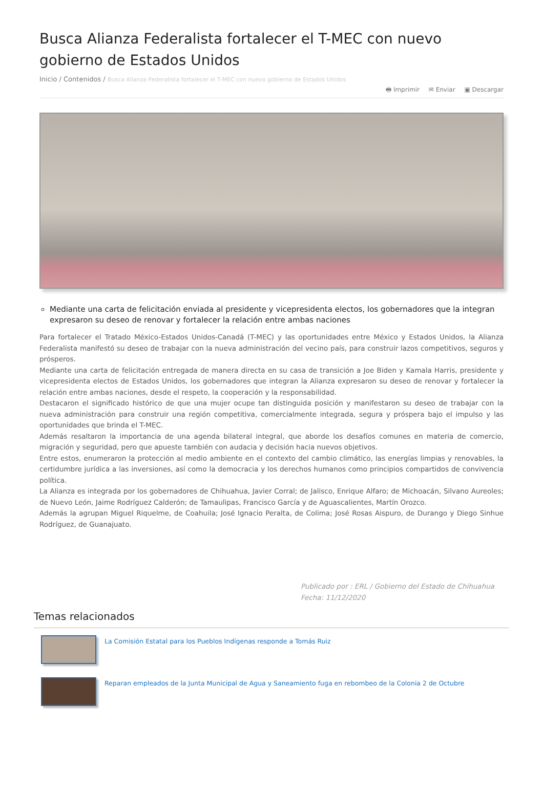Busca Alianza Federalista fortalecer el T-MEC con nuevo gobierno de Estados Unidos
Inicio / Contenidos / Busca Alianza Federalista fortalecer el T-MEC con nuevo gobierno de Estados Unidos
🖶 Imprimir ✉ Enviar ▣ Descargar
Mediante una carta de felicitación enviada al presidente y vicepresidenta electos, los gobernadores que la integran expresaron su deseo de renovar y fortalecer la relación entre ambas naciones
Para fortalecer el Tratado México-Estados Unidos-Canadá (T-MEC) y las oportunidades entre México y Estados Unidos, la Alianza Federalista manifestó su deseo de trabajar con la nueva administración del vecino país, para construir lazos competitivos, seguros y prósperos.
Mediante una carta de felicitación entregada de manera directa en su casa de transición a Joe Biden y Kamala Harris, presidente y vicepresidenta electos de Estados Unidos, los gobernadores que integran la Alianza expresaron su deseo de renovar y fortalecer la relación entre ambas naciones, desde el respeto, la cooperación y la responsabilidad.
Destacaron el significado histórico de que una mujer ocupe tan distinguida posición y manifestaron su deseo de trabajar con la nueva administración para construir una región competitiva, comercialmente integrada, segura y próspera bajo el impulso y las oportunidades que brinda el T-MEC.
Además resaltaron la importancia de una agenda bilateral integral, que aborde los desafíos comunes en materia de comercio, migración y seguridad, pero que apueste también con audacia y decisión hacia nuevos objetivos.
Entre estos, enumeraron la protección al medio ambiente en el contexto del cambio climático, las energías limpias y renovables, la certidumbre jurídica a las inversiones, así como la democracia y los derechos humanos como principios compartidos de convivencia política.
La Alianza es integrada por los gobernadores de Chihuahua, Javier Corral; de Jalisco, Enrique Alfaro; de Michoacán, Silvano Aureoles; de Nuevo León, Jaime Rodríguez Calderón; de Tamaulipas, Francisco García y de Aguascalientes, Martín Orozco.
Además la agrupan Miguel Riquelme, de Coahuila; José Ignacio Peralta, de Colima; José Rosas Aispuro, de Durango y Diego Sinhue Rodríguez, de Guanajuato.
Publicado por : ERL / Gobierno del Estado de Chihuahua
Fecha: 11/12/2020
Temas relacionados
La Comisión Estatal para los Pueblos Indígenas responde a Tomás Ruiz
Reparan empleados de la Junta Municipal de Agua y Saneamiento fuga en rebombeo de la Colonia 2 de Octubre